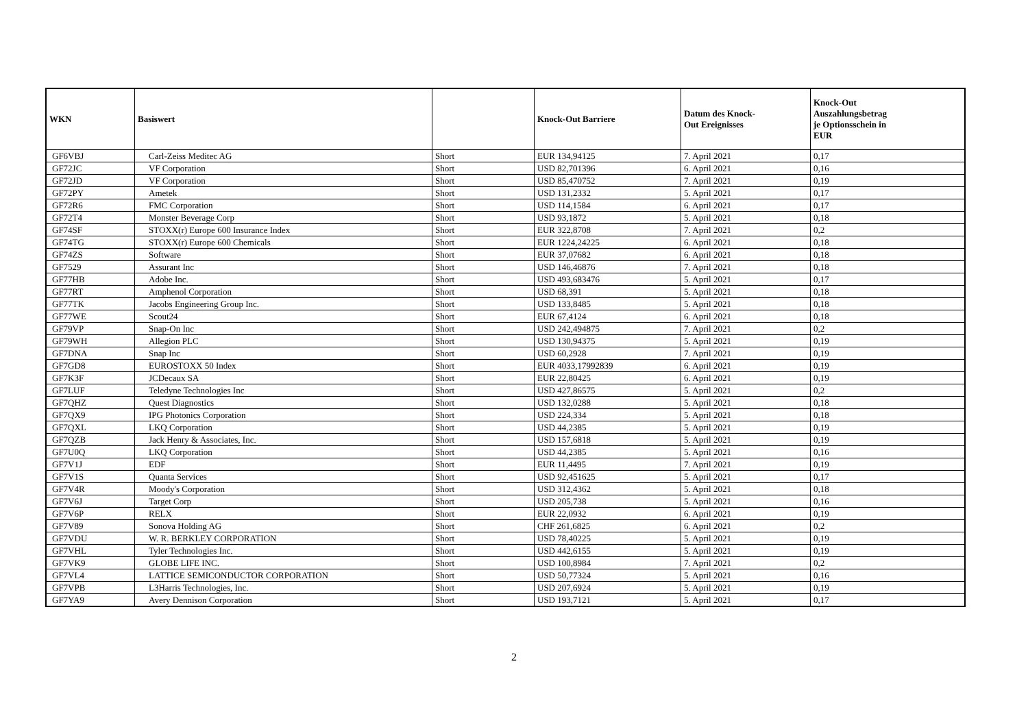| WKN | Basiswert | | Knock-Out Barriere | Datum des Knock- Out Ereignisses | Knock-Out Auszahlungsbetrag je Optionsschein in EUR |
| --- | --- | --- | --- | --- | --- |
| GF6VBJ | Carl-Zeiss Meditec AG | Short | EUR 134,94125 | 7. April 2021 | 0,17 |
| GF72JC | VF Corporation | Short | USD 82,701396 | 6. April 2021 | 0,16 |
| GF72JD | VF Corporation | Short | USD 85,470752 | 7. April 2021 | 0,19 |
| GF72PY | Ametek | Short | USD 131,2332 | 5. April 2021 | 0,17 |
| GF72R6 | FMC Corporation | Short | USD 114,1584 | 6. April 2021 | 0,17 |
| GF72T4 | Monster Beverage Corp | Short | USD 93,1872 | 5. April 2021 | 0,18 |
| GF74SF | STOXX(r) Europe 600 Insurance Index | Short | EUR 322,8708 | 7. April 2021 | 0,2 |
| GF74TG | STOXX(r) Europe 600 Chemicals | Short | EUR 1224,24225 | 6. April 2021 | 0,18 |
| GF74ZS | Software | Short | EUR 37,07682 | 6. April 2021 | 0,18 |
| GF7529 | Assurant Inc | Short | USD 146,46876 | 7. April 2021 | 0,18 |
| GF77HB | Adobe Inc. | Short | USD 493,683476 | 5. April 2021 | 0,17 |
| GF77RT | Amphenol Corporation | Short | USD 68,391 | 5. April 2021 | 0,18 |
| GF77TK | Jacobs Engineering Group Inc. | Short | USD 133,8485 | 5. April 2021 | 0,18 |
| GF77WE | Scout24 | Short | EUR 67,4124 | 6. April 2021 | 0,18 |
| GF79VP | Snap-On Inc | Short | USD 242,494875 | 7. April 2021 | 0,2 |
| GF79WH | Allegion PLC | Short | USD 130,94375 | 5. April 2021 | 0,19 |
| GF7DNA | Snap Inc | Short | USD 60,2928 | 7. April 2021 | 0,19 |
| GF7GD8 | EUROSTOXX 50 Index | Short | EUR 4033,17992839 | 6. April 2021 | 0,19 |
| GF7K3F | JCDecaux SA | Short | EUR 22,80425 | 6. April 2021 | 0,19 |
| GF7LUF | Teledyne Technologies Inc | Short | USD 427,86575 | 5. April 2021 | 0,2 |
| GF7QHZ | Quest Diagnostics | Short | USD 132,0288 | 5. April 2021 | 0,18 |
| GF7QX9 | IPG Photonics Corporation | Short | USD 224,334 | 5. April 2021 | 0,18 |
| GF7QXL | LKQ Corporation | Short | USD 44,2385 | 5. April 2021 | 0,19 |
| GF7QZB | Jack Henry & Associates, Inc. | Short | USD 157,6818 | 5. April 2021 | 0,19 |
| GF7U0Q | LKQ Corporation | Short | USD 44,2385 | 5. April 2021 | 0,16 |
| GF7V1J | EDF | Short | EUR 11,4495 | 7. April 2021 | 0,19 |
| GF7V1S | Quanta Services | Short | USD 92,451625 | 5. April 2021 | 0,17 |
| GF7V4R | Moody's Corporation | Short | USD 312,4362 | 5. April 2021 | 0,18 |
| GF7V6J | Target Corp | Short | USD 205,738 | 5. April 2021 | 0,16 |
| GF7V6P | RELX | Short | EUR 22,0932 | 6. April 2021 | 0,19 |
| GF7V89 | Sonova Holding AG | Short | CHF 261,6825 | 6. April 2021 | 0,2 |
| GF7VDU | W. R. BERKLEY CORPORATION | Short | USD 78,40225 | 5. April 2021 | 0,19 |
| GF7VHL | Tyler Technologies Inc. | Short | USD 442,6155 | 5. April 2021 | 0,19 |
| GF7VK9 | GLOBE LIFE INC. | Short | USD 100,8984 | 7. April 2021 | 0,2 |
| GF7VL4 | LATTICE SEMICONDUCTOR CORPORATION | Short | USD 50,77324 | 5. April 2021 | 0,16 |
| GF7VPB | L3Harris Technologies, Inc. | Short | USD 207,6924 | 5. April 2021 | 0,19 |
| GF7YA9 | Avery Dennison Corporation | Short | USD 193,7121 | 5. April 2021 | 0,17 |
2